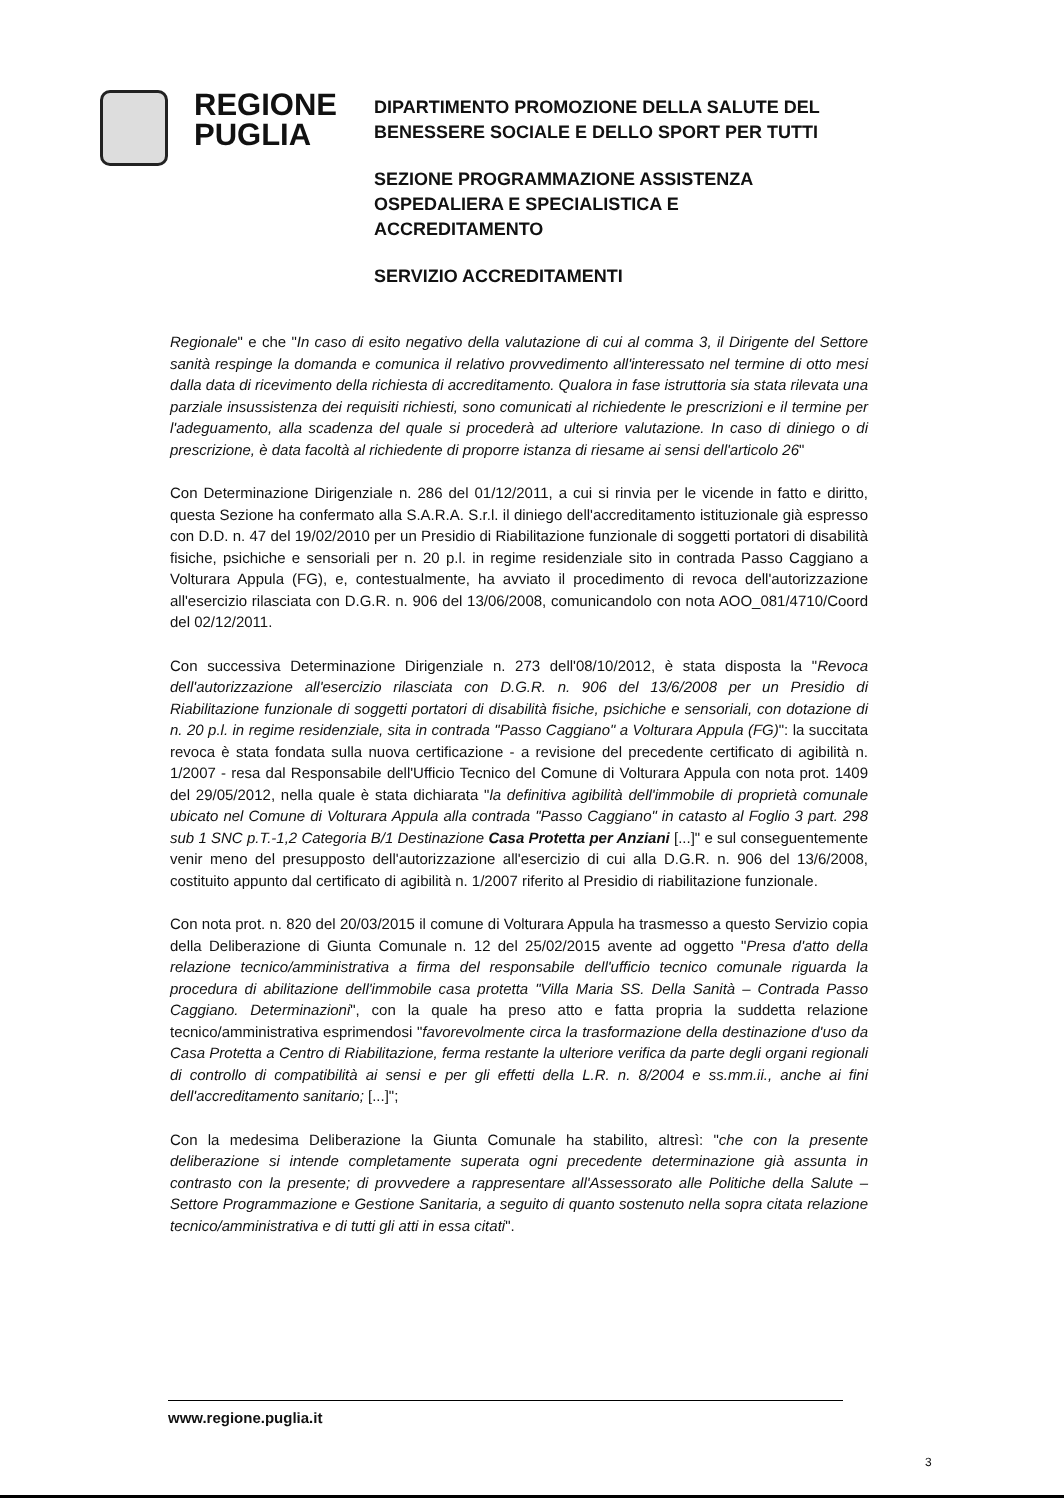REGIONE
PUGLIA
DIPARTIMENTO PROMOZIONE DELLA SALUTE DEL
BENESSERE SOCIALE E DELLO SPORT PER TUTTI
SEZIONE PROGRAMMAZIONE ASSISTENZA
OSPEDALIERA E SPECIALISTICA E
ACCREDITAMENTO
SERVIZIO ACCREDITAMENTI
Regionale" e che "In caso di esito negativo della valutazione di cui al comma 3, il Dirigente del Settore sanità respinge la domanda e comunica il relativo provvedimento all'interessato nel termine di otto mesi dalla data di ricevimento della richiesta di accreditamento. Qualora in fase istruttoria sia stata rilevata una parziale insussistenza dei requisiti richiesti, sono comunicati al richiedente le prescrizioni e il termine per l'adeguamento, alla scadenza del quale si procederà ad ulteriore valutazione. In caso di diniego o di prescrizione, è data facoltà al richiedente di proporre istanza di riesame ai sensi dell'articolo 26"
Con Determinazione Dirigenziale n. 286 del 01/12/2011, a cui si rinvia per le vicende in fatto e diritto, questa Sezione ha confermato alla S.A.R.A. S.r.l. il diniego dell'accreditamento istituzionale già espresso con D.D. n. 47 del 19/02/2010 per un Presidio di Riabilitazione funzionale di soggetti portatori di disabilità fisiche, psichiche e sensoriali per n. 20 p.l. in regime residenziale sito in contrada Passo Caggiano a Volturara Appula (FG), e, contestualmente, ha avviato il procedimento di revoca dell'autorizzazione all'esercizio rilasciata con D.G.R. n. 906 del 13/06/2008, comunicandolo con nota AOO_081/4710/Coord del 02/12/2011.
Con successiva Determinazione Dirigenziale n. 273 dell'08/10/2012, è stata disposta la "Revoca dell'autorizzazione all'esercizio rilasciata con D.G.R. n. 906 del 13/6/2008 per un Presidio di Riabilitazione funzionale di soggetti portatori di disabilità fisiche, psichiche e sensoriali, con dotazione di n. 20 p.l. in regime residenziale, sita in contrada "Passo Caggiano" a Volturara Appula (FG)": la succitata revoca è stata fondata sulla nuova certificazione - a revisione del precedente certificato di agibilità n. 1/2007 - resa dal Responsabile dell'Ufficio Tecnico del Comune di Volturara Appula con nota prot. 1409 del 29/05/2012, nella quale è stata dichiarata "la definitiva agibilità dell'immobile di proprietà comunale ubicato nel Comune di Volturara Appula alla contrada "Passo Caggiano" in catasto al Foglio 3 part. 298 sub 1 SNC p.T.-1,2 Categoria B/1 Destinazione Casa Protetta per Anziani [...]" e sul conseguentemente venir meno del presupposto dell'autorizzazione all'esercizio di cui alla D.G.R. n. 906 del 13/6/2008, costituito appunto dal certificato di agibilità n. 1/2007 riferito al Presidio di riabilitazione funzionale.
Con nota prot. n. 820 del 20/03/2015 il comune di Volturara Appula ha trasmesso a questo Servizio copia della Deliberazione di Giunta Comunale n. 12 del 25/02/2015 avente ad oggetto "Presa d'atto della relazione tecnico/amministrativa a firma del responsabile dell'ufficio tecnico comunale riguarda la procedura di abilitazione dell'immobile casa protetta "Villa Maria SS. Della Sanità – Contrada Passo Caggiano. Determinazioni", con la quale ha preso atto e fatta propria la suddetta relazione tecnico/amministrativa esprimendosi "favorevolmente circa la trasformazione della destinazione d'uso da Casa Protetta a Centro di Riabilitazione, ferma restante la ulteriore verifica da parte degli organi regionali di controllo di compatibilità ai sensi e per gli effetti della L.R. n. 8/2004 e ss.mm.ii., anche ai fini dell'accreditamento sanitario; [...]";
Con la medesima Deliberazione la Giunta Comunale ha stabilito, altresì: "che con la presente deliberazione si intende completamente superata ogni precedente determinazione già assunta in contrasto con la presente; di provvedere a rappresentare all'Assessorato alle Politiche della Salute – Settore Programmazione e Gestione Sanitaria, a seguito di quanto sostenuto nella sopra citata relazione tecnico/amministrativa e di tutti gli atti in essa citati".
www.regione.puglia.it
3